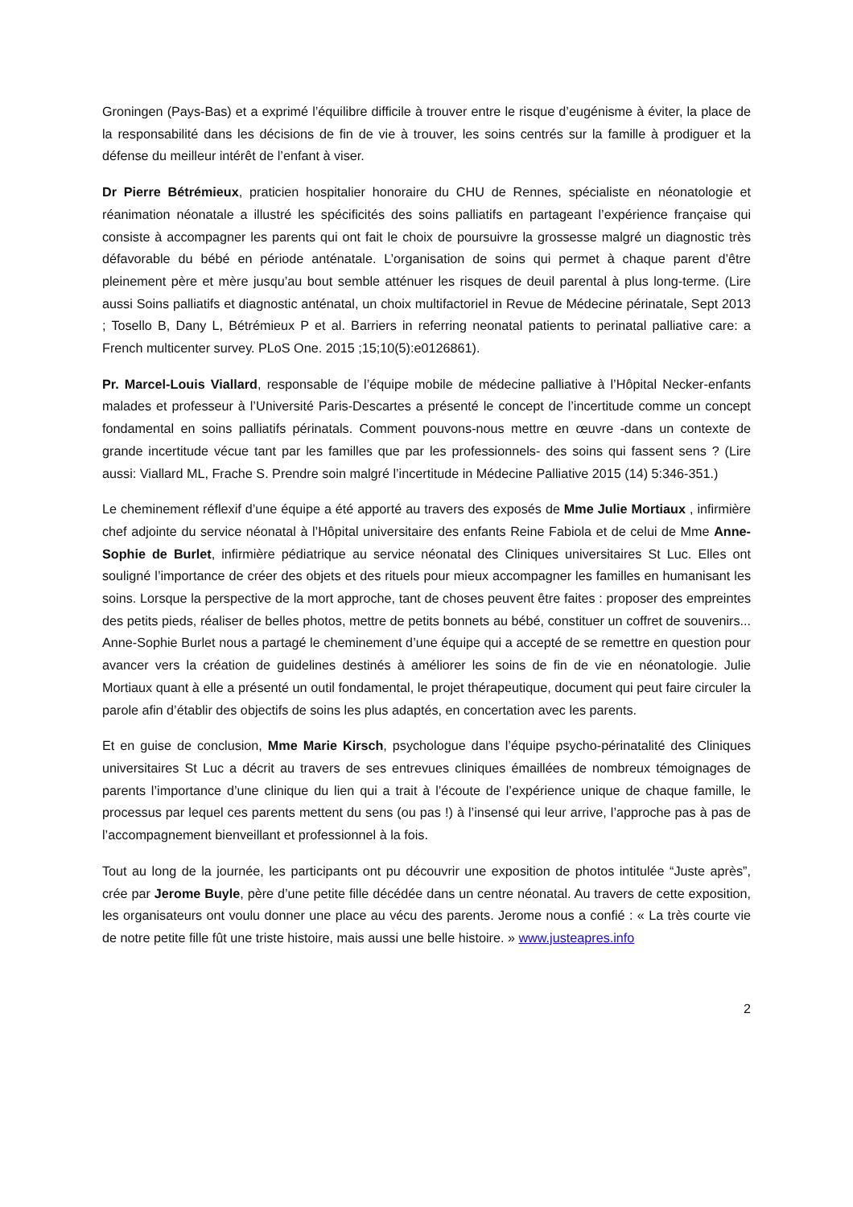Groningen (Pays-Bas) et a exprimé l’équilibre difficile à trouver entre le risque d’eugénisme à éviter, la place de la responsabilité dans les décisions de fin de vie à trouver, les soins centrés sur la famille à prodiguer et la défense du meilleur intérêt de l’enfant à viser.
Dr Pierre Bétrémieux, praticien hospitalier honoraire du CHU de Rennes, spécialiste en néonatologie et réanimation néonatale a illustré les spécificités des soins palliatifs en partageant l’expérience française qui consiste à accompagner les parents qui ont fait le choix de poursuivre la grossesse malgré un diagnostic très défavorable du bébé en période anténatale. L’organisation de soins qui permet à chaque parent d’être pleinement père et mère jusqu’au bout semble atténuer les risques de deuil parental à plus long-terme. (Lire aussi Soins palliatifs et diagnostic anténatal, un choix multifactoriel in Revue de Médecine périnatale, Sept 2013 ; Tosello B, Dany L, Bétrémieux P et al. Barriers in referring neonatal patients to perinatal palliative care: a French multicenter survey. PLoS One. 2015 ;15;10(5):e0126861).
Pr. Marcel-Louis Viallard, responsable de l’équipe mobile de médecine palliative à l’Hôpital Necker-enfants malades et professeur à l’Université Paris-Descartes a présenté le concept de l’incertitude comme un concept fondamental en soins palliatifs périnatals. Comment pouvons-nous mettre en œuvre -dans un contexte de grande incertitude vécue tant par les familles que par les professionnels- des soins qui fassent sens ? (Lire aussi: Viallard ML, Frache S. Prendre soin malgré l’incertitude in Médecine Palliative 2015 (14) 5:346-351.)
Le cheminement réflexif d’une équipe a été apporté au travers des exposés de Mme Julie Mortiaux , infirmière chef adjointe du service néonatal à l’Hôpital universitaire des enfants Reine Fabiola et de celui de Mme Anne-Sophie de Burlet, infirmière pédiatrique au service néonatal des Cliniques universitaires St Luc. Elles ont souligné l’importance de créer des objets et des rituels pour mieux accompagner les familles en humanisant les soins. Lorsque la perspective de la mort approche, tant de choses peuvent être faites : proposer des empreintes des petits pieds, réaliser de belles photos, mettre de petits bonnets au bébé, constituer un coffret de souvenirs... Anne-Sophie Burlet nous a partagé le cheminement d’une équipe qui a accepté de se remettre en question pour avancer vers la création de guidelines destinés à améliorer les soins de fin de vie en néonatologie. Julie Mortiaux quant à elle a présenté un outil fondamental, le projet thérapeutique, document qui peut faire circuler la parole afin d’établir des objectifs de soins les plus adaptés, en concertation avec les parents.
Et en guise de conclusion, Mme Marie Kirsch, psychologue dans l’équipe psycho-périnatalité des Cliniques universitaires St Luc a décrit au travers de ses entrevues cliniques émaillées de nombreux témoignages de parents l’importance d’une clinique du lien qui a trait à l’écoute de l’expérience unique de chaque famille, le processus par lequel ces parents mettent du sens (ou pas !) à l’insensé qui leur arrive, l’approche pas à pas de l’accompagnement bienveillant et professionnel à la fois.
Tout au long de la journée, les participants ont pu découvrir une exposition de photos intitulée “Juste après”, crée par Jerome Buyle, père d’une petite fille décédée dans un centre néonatal. Au travers de cette exposition, les organisateurs ont voulu donner une place au vécu des parents. Jerome nous a confié : « La très courte vie de notre petite fille fût une triste histoire, mais aussi une belle histoire. » www.justeapres.info
2